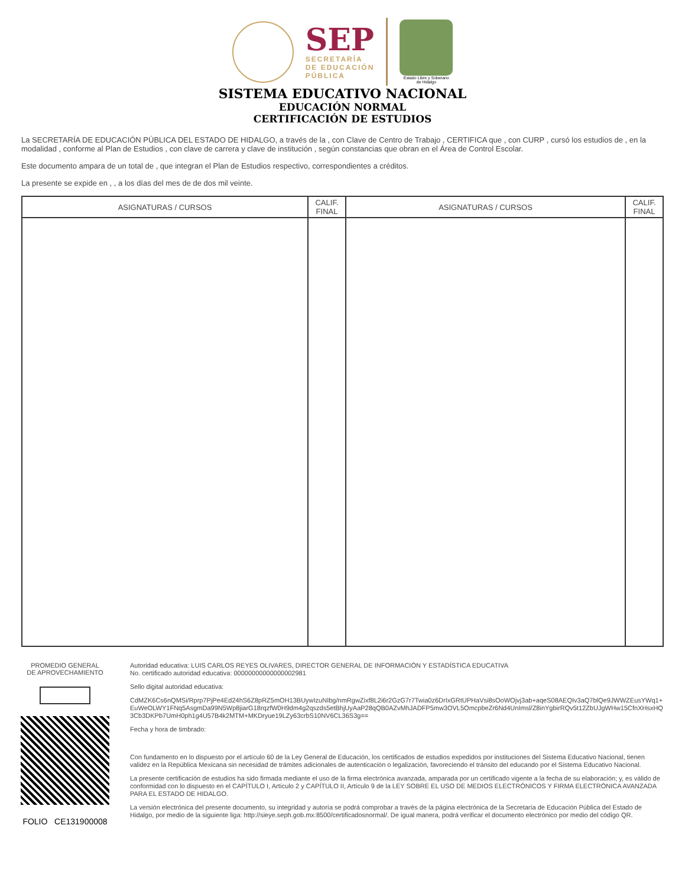SEP
SECRETARÍA
DE EDUCACIÓN
PÚBLICA
Estado Libre y Soberano
de Hidalgo
SISTEMA EDUCATIVO NACIONAL
EDUCACIÓN NORMAL
CERTIFICACIÓN DE ESTUDIOS
La SECRETARÍA DE EDUCACIÓN PÚBLICA DEL ESTADO DE HIDALGO, a través de la , con Clave de Centro de Trabajo , CERTIFICA que , con CURP , cursó los estudios de , en la modalidad , conforme al Plan de Estudios , con clave de carrera y clave de institución , según constancias que obran en el Área de Control Escolar.
Este documento ampara de un total de , que integran el Plan de Estudios respectivo, correspondientes a créditos.
La presente se expide en , , a los días del mes de de dos mil veinte.
| ASIGNATURAS / CURSOS | CALIF. FINAL | ASIGNATURAS / CURSOS | CALIF. FINAL |
| --- | --- | --- | --- |
PROMEDIO GENERAL
DE APROVECHAMIENTO
FOLIO CE131900008
Autoridad educativa: LUIS CARLOS REYES OLIVARES, DIRECTOR GENERAL DE INFORMACIÓN Y ESTADÍSTICA EDUCATIVA
No. certificado autoridad educativa: 00000000000000002981
Sello digital autoridad educativa:
CdMZK6Cs6nQMSi/Rprp7PjPe4Ed24hS6Z8pRZ5mOH13BUywIzuNIbg/nmRgwZixf8L2i6r2GzG7r7Twia0z6DrIxGRtUPHaVsi8sOoWOjvj3ab+aqeS08AEQIv3aQ7blQe9JWWZEusYWq1+EuWeOLWY1FNq5AsgmDa99N5Wp8jiarG18rqzfW0H9dm4g2qszds5etBhjUyAaP28qQB0AZvMhJADFP5mw3OVL5OmcpbeZr6Nd4UnImsl/Z8inYgbirRQv5t12ZbUJgWHw15CfnXHsxHQ3Cb3DKPb7UmH0ph1g4U57B4k2MTM+MKDryue19LZy63crbS10NV6CL36S3g==
Fecha y hora de timbrado:
Con fundamento en lo dispuesto por el artículo 60 de la Ley General de Educación, los certificados de estudios expedidos por instituciones del Sistema Educativo Nacional, tienen validez en la República Mexicana sin necesidad de trámites adicionales de autenticación o legalización, favoreciendo el tránsito del educando por el Sistema Educativo Nacional.
La presente certificación de estudios ha sido firmada mediante el uso de la firma electrónica avanzada, amparada por un certificado vigente a la fecha de su elaboración; y, es válido de conformidad con lo dispuesto en el CAPÍTULO I, Artículo 2 y CAPÍTULO II, Artículo 9 de la LEY SOBRE EL USO DE MEDIOS ELECTRÓNICOS Y FIRMA ELECTRÓNICA AVANZADA PARA EL ESTADO DE HIDALGO.
La versión electrónica del presente documento, su integridad y autoría se podrá comprobar a través de la página electrónica de la Secretaría de Educación Pública del Estado de Hidalgo, por medio de la siguiente liga: http://sieye.seph.gob.mx:8500/certificadosnormal/. De igual manera, podrá verificar el documento electrónico por medio del código QR.